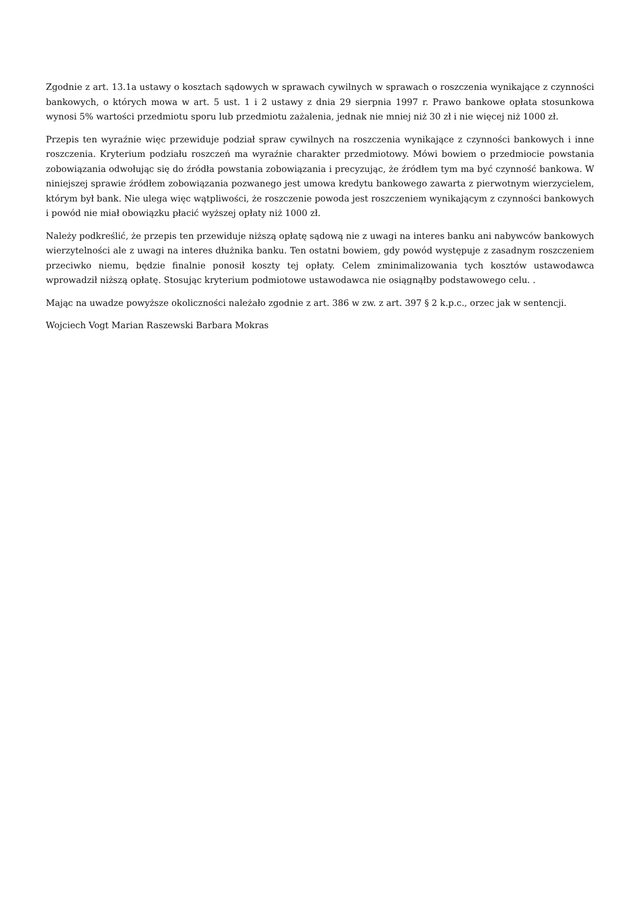Zgodnie z art. 13.1a ustawy o kosztach sądowych w sprawach cywilnych w sprawach o roszczenia wynikające z czynności bankowych, o których mowa w art. 5 ust. 1 i 2 ustawy z dnia 29 sierpnia 1997 r. Prawo bankowe opłata stosunkowa wynosi 5% wartości przedmiotu sporu lub przedmiotu zażalenia, jednak nie mniej niż 30 zł i nie więcej niż 1000 zł.
Przepis ten wyraźnie więc przewiduje podział spraw cywilnych na roszczenia wynikające z czynności bankowych i inne roszczenia. Kryterium podziału roszczeń ma wyraźnie charakter przedmiotowy. Mówi bowiem o przedmiocie powstania zobowiązania odwołując się do źródła powstania zobowiązania i precyzując, że źródłem tym ma być czynność bankowa. W niniejszej sprawie źródłem zobowiązania pozwanego jest umowa kredytu bankowego zawarta z pierwotnym wierzycielem, którym był bank. Nie ulega więc wątpliwości, że roszczenie powoda jest roszczeniem wynikającym z czynności bankowych i powód nie miał obowiązku płacić wyższej opłaty niż 1000 zł.
Należy podkreślić, że przepis ten przewiduje niższą opłatę sądową nie z uwagi na interes banku ani nabywców bankowych wierzytelności ale z uwagi na interes dłużnika banku. Ten ostatni bowiem, gdy powód występuje z zasadnym roszczeniem przeciwko niemu, będzie finalnie ponosił koszty tej opłaty. Celem zminimalizowania tych kosztów ustawodawca wprowadził niższą opłatę. Stosując kryterium podmiotowe ustawodawca nie osiągnąłby podstawowego celu. .
Mając na uwadze powyższe okoliczności należało zgodnie z art. 386 w zw. z art. 397 § 2 k.p.c., orzec jak w sentencji.
Wojciech Vogt Marian Raszewski Barbara Mokras